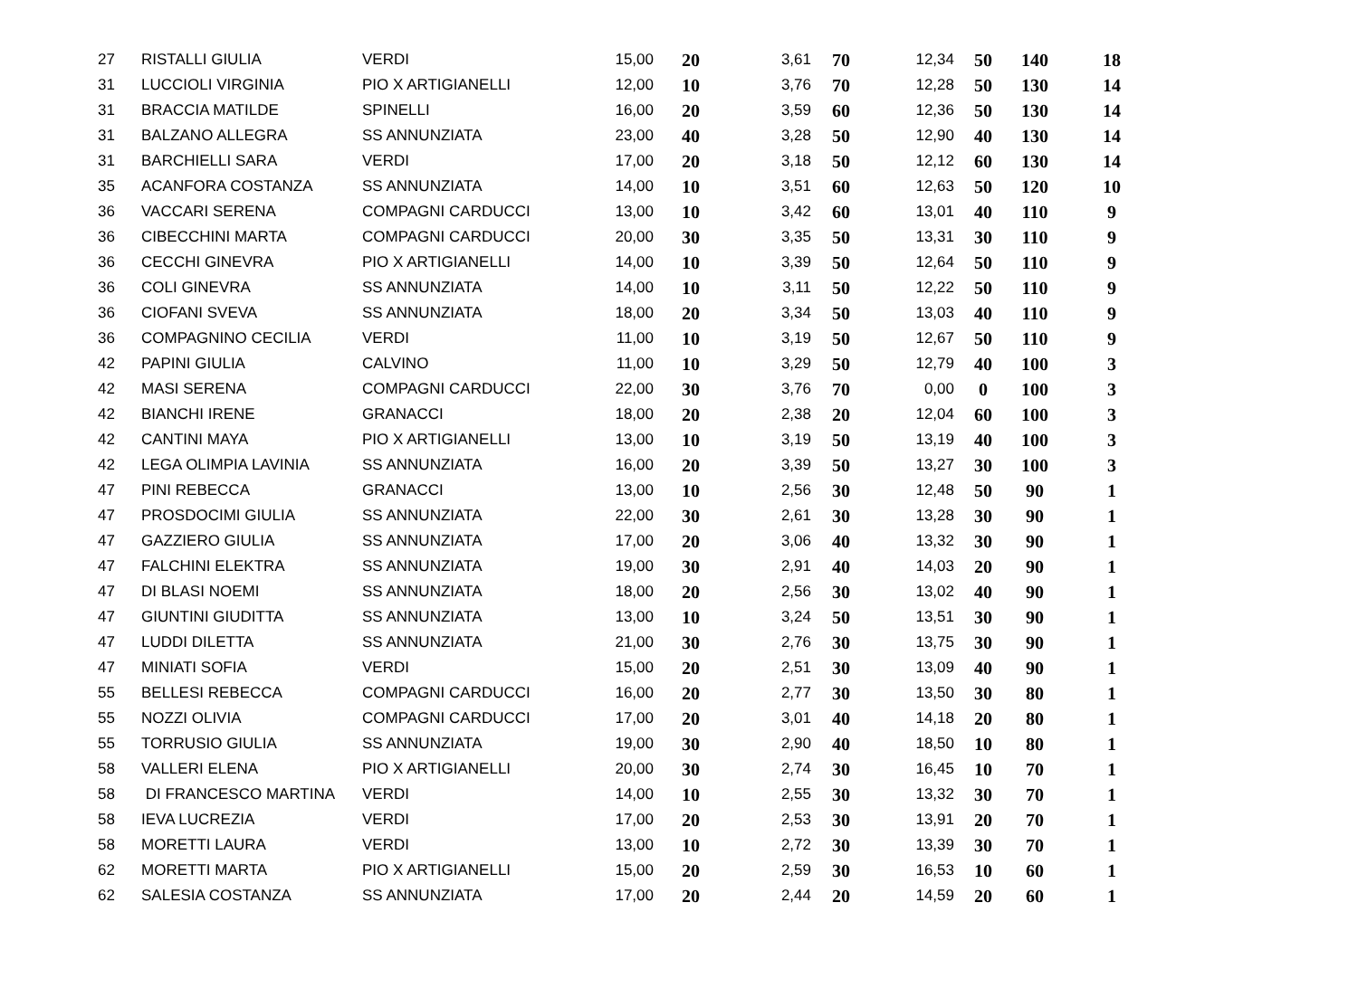| 27 | RISTALLI GIULIA | VERDI | 15,00 | 20 | 3,61 | 70 | 12,34 | 50 | 140 | 18 |
| 31 | LUCCIOLI VIRGINIA | PIO X ARTIGIANELLI | 12,00 | 10 | 3,76 | 70 | 12,28 | 50 | 130 | 14 |
| 31 | BRACCIA MATILDE | SPINELLI | 16,00 | 20 | 3,59 | 60 | 12,36 | 50 | 130 | 14 |
| 31 | BALZANO ALLEGRA | SS ANNUNZIATA | 23,00 | 40 | 3,28 | 50 | 12,90 | 40 | 130 | 14 |
| 31 | BARCHIELLI SARA | VERDI | 17,00 | 20 | 3,18 | 50 | 12,12 | 60 | 130 | 14 |
| 35 | ACANFORA COSTANZA | SS ANNUNZIATA | 14,00 | 10 | 3,51 | 60 | 12,63 | 50 | 120 | 10 |
| 36 | VACCARI SERENA | COMPAGNI CARDUCCI | 13,00 | 10 | 3,42 | 60 | 13,01 | 40 | 110 | 9 |
| 36 | CIBECCHINI MARTA | COMPAGNI CARDUCCI | 20,00 | 30 | 3,35 | 50 | 13,31 | 30 | 110 | 9 |
| 36 | CECCHI GINEVRA | PIO X ARTIGIANELLI | 14,00 | 10 | 3,39 | 50 | 12,64 | 50 | 110 | 9 |
| 36 | COLI GINEVRA | SS ANNUNZIATA | 14,00 | 10 | 3,11 | 50 | 12,22 | 50 | 110 | 9 |
| 36 | CIOFANI SVEVA | SS ANNUNZIATA | 18,00 | 20 | 3,34 | 50 | 13,03 | 40 | 110 | 9 |
| 36 | COMPAGNINO CECILIA | VERDI | 11,00 | 10 | 3,19 | 50 | 12,67 | 50 | 110 | 9 |
| 42 | PAPINI GIULIA | CALVINO | 11,00 | 10 | 3,29 | 50 | 12,79 | 40 | 100 | 3 |
| 42 | MASI SERENA | COMPAGNI CARDUCCI | 22,00 | 30 | 3,76 | 70 | 0,00 | 0 | 100 | 3 |
| 42 | BIANCHI IRENE | GRANACCI | 18,00 | 20 | 2,38 | 20 | 12,04 | 60 | 100 | 3 |
| 42 | CANTINI MAYA | PIO X ARTIGIANELLI | 13,00 | 10 | 3,19 | 50 | 13,19 | 40 | 100 | 3 |
| 42 | LEGA OLIMPIA LAVINIA | SS ANNUNZIATA | 16,00 | 20 | 3,39 | 50 | 13,27 | 30 | 100 | 3 |
| 47 | PINI REBECCA | GRANACCI | 13,00 | 10 | 2,56 | 30 | 12,48 | 50 | 90 | 1 |
| 47 | PROSDOCIMI GIULIA | SS ANNUNZIATA | 22,00 | 30 | 2,61 | 30 | 13,28 | 30 | 90 | 1 |
| 47 | GAZZIERO GIULIA | SS ANNUNZIATA | 17,00 | 20 | 3,06 | 40 | 13,32 | 30 | 90 | 1 |
| 47 | FALCHINI ELEKTRA | SS ANNUNZIATA | 19,00 | 30 | 2,91 | 40 | 14,03 | 20 | 90 | 1 |
| 47 | DI BLASI NOEMI | SS ANNUNZIATA | 18,00 | 20 | 2,56 | 30 | 13,02 | 40 | 90 | 1 |
| 47 | GIUNTINI GIUDITTA | SS ANNUNZIATA | 13,00 | 10 | 3,24 | 50 | 13,51 | 30 | 90 | 1 |
| 47 | LUDDI DILETTA | SS ANNUNZIATA | 21,00 | 30 | 2,76 | 30 | 13,75 | 30 | 90 | 1 |
| 47 | MINIATI SOFIA | VERDI | 15,00 | 20 | 2,51 | 30 | 13,09 | 40 | 90 | 1 |
| 55 | BELLESI REBECCA | COMPAGNI CARDUCCI | 16,00 | 20 | 2,77 | 30 | 13,50 | 30 | 80 | 1 |
| 55 | NOZZI OLIVIA | COMPAGNI CARDUCCI | 17,00 | 20 | 3,01 | 40 | 14,18 | 20 | 80 | 1 |
| 55 | TORRUSIO GIULIA | SS ANNUNZIATA | 19,00 | 30 | 2,90 | 40 | 18,50 | 10 | 80 | 1 |
| 58 | VALLERI ELENA | PIO X ARTIGIANELLI | 20,00 | 30 | 2,74 | 30 | 16,45 | 10 | 70 | 1 |
| 58 | DI FRANCESCO MARTINA | VERDI | 14,00 | 10 | 2,55 | 30 | 13,32 | 30 | 70 | 1 |
| 58 | IEVA LUCREZIA | VERDI | 17,00 | 20 | 2,53 | 30 | 13,91 | 20 | 70 | 1 |
| 58 | MORETTI LAURA | VERDI | 13,00 | 10 | 2,72 | 30 | 13,39 | 30 | 70 | 1 |
| 62 | MORETTI MARTA | PIO X ARTIGIANELLI | 15,00 | 20 | 2,59 | 30 | 16,53 | 10 | 60 | 1 |
| 62 | SALESIA COSTANZA | SS ANNUNZIATA | 17,00 | 20 | 2,44 | 20 | 14,59 | 20 | 60 | 1 |